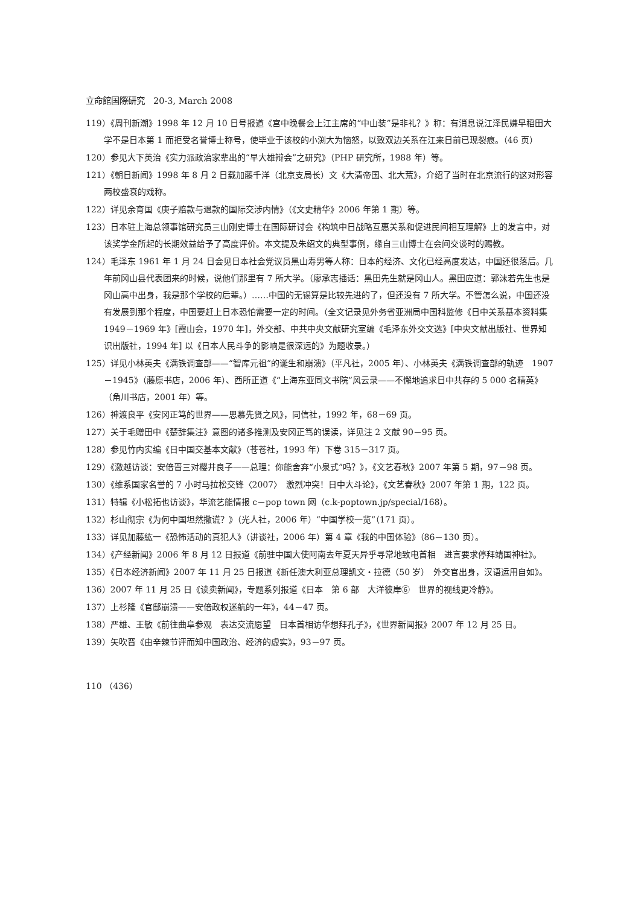立命館国際研究　20-3, March 2008
119）《周刊新潮》1998 年 12 月 10 日号报道《宫中晚餐会上江主席的“中山装”是非礼？》称：有消息说江泽民嫌早稻田大学不是日本第 1 而拒受名誉博士称号，使毕业于该校的小渕大为恼怒，以致双边关系在江来日前已现裂痕。（46 页）
120）参见大下英治《实力派政治家辈出的“早大雄辩会”之研究》（PHP 研究所，1988 年）等。
121）《朝日新闻》1998 年 8 月 2 日载加藤千洋（北京支局长）文《大清帝国、北大荒》，介绍了当时在北京流行的这对形容两校盛衰的戏称。
122）详见余育国《庚子赔款与退款的国际交涉内情》（《文史精华》2006 年第 1 期）等。
123）日本驻上海总领事馆研究员三山刚史博士在国际研讨会《构筑中日战略互惠关系和促进民间相互理解》上的发言中，对该奖学金所起的长期效益给予了高度评价。本文提及朱绍文的典型事例，缘自三山博士在会间交谈时的赐教。
124）毛泽东 1961 年 1 月 24 日会见日本社会党议员黑山寿男等人称：日本的经济、文化已经高度发达，中国还很落后。几年前冈山县代表团来的时候，说他们那里有 7 所大学。（廖承志插话：黑田先生就是冈山人。黑田应道：郭沫若先生也是冈山高中出身，我是那个学校的后辈。）……中国的无锡算是比较先进的了，但还没有 7 所大学。不管怎么说，中国还没有发展到那个程度，中国要赶上日本恐怕需要一定的时间。（全文记录见外务省亚洲局中国科监修《日中关系基本资料集　1949－1969 年》[霞山会，1970 年]，外交部、中共中央文献研究室编《毛泽东外交文选》[中央文献出版社、世界知识出版社，1994 年] 以《日本人民斗争的影响是很深远的》为题收录。）
125）详见小林英夫《满铁调查部——“智库元祖”的诞生和崩溃》（平凡社，2005 年）、小林英夫《满铁调查部的轨迹　1907－1945》（藤原书店，2006 年）、西所正道《“上海东亚同文书院”风云录——不懈地追求日中共存的 5 000 名精英》（角川书店，2001 年）等。
126）神渡良平《安冈正笃的世界——思慕先贤之风》，同信社，1992 年，68－69 页。
127）关于毛赠田中《楚辞集注》意图的诸多推测及安冈正笃的误读，详见注 2 文献 90－95 页。
128）参见竹内实编《日中国交基本文献》（苍苍社，1993 年）下卷 315－317 页。
129）《激越访谈：安倍晋三对樱井良子——总理：你能舍弃“小泉式”吗？》，《文艺春秋》2007 年第 5 期，97－98 页。
130）《维系国家名誉的 7 小时马拉松交锋〈2007〉　激烈冲突！日中大斗论》，《文艺春秋》2007 年第 1 期，122 页。
131）特辑《小松拓也访谈》，华流艺能情报 c－pop town 网（c.k-poptown.jp/special/168）。
132）杉山彻宗《为何中国坦然撒谎？》（光人社，2006 年）“中国学校一览”（171 页）。
133）详见加藤紘一《恐怖活动的真犯人》（讲谈社，2006 年）第 4 章《我的中国体验》（86－130 页）。
134）《产经新闻》2006 年 8 月 12 日报道《前驻中国大使阿南去年夏天异乎寻常地致电首相　进言要求停拜靖国神社》。
135）《日本经济新闻》2007 年 11 月 25 日报道《新任澳大利亚总理凯文・拉德（50 岁）　外交官出身，汉语运用自如》。
136）2007 年 11 月 25 日《读卖新闻》，专题系列报道《日本　第 6 部　大洋彼岸⑥　世界的视线更冷静》。
137）上杉隆《官邸崩溃——安倍政权迷航的一年》，44－47 页。
138）严雄、王敏《前往曲阜参观　表达交流愿望　日本首相访华想拜孔子》，《世界新闻报》2007 年 12 月 25 日。
139）矢吹晋《由辛辣节评而知中国政治、经济的虚实》，93－97 页。
110 （436）